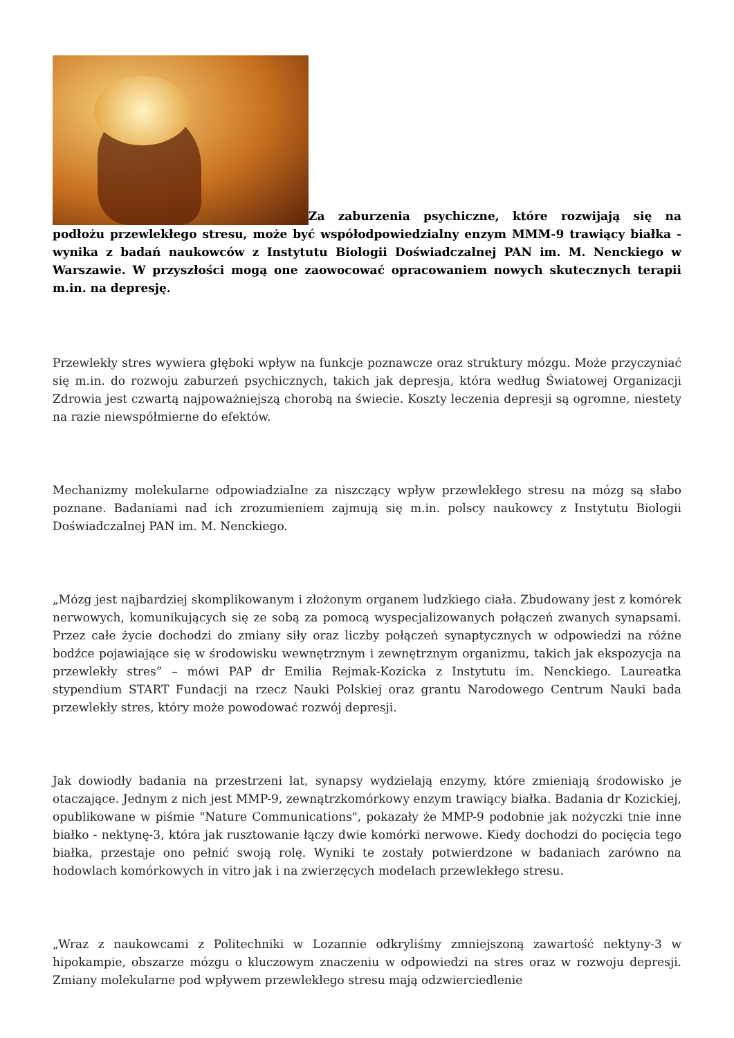Za zaburzenia psychiczne, które rozwijają się na podłożu przewlekłego stresu, może być współodpowiedzialny enzym MMM-9 trawiący białka - wynika z badań naukowców z Instytutu Biologii Doświadczalnej PAN im. M. Nenckiego w Warszawie. W przyszłości mogą one zaowocować opracowaniem nowych skutecznych terapii m.in. na depresję.
Przewlekły stres wywiera głęboki wpływ na funkcje poznawcze oraz struktury mózgu. Może przyczyniać się m.in. do rozwoju zaburzeń psychicznych, takich jak depresja, która według Światowej Organizacji Zdrowia jest czwartą najpoważniejszą chorobą na świecie. Koszty leczenia depresji są ogromne, niestety na razie niewspółmierne do efektów.
Mechanizmy molekularne odpowiadzialne za niszczący wpływ przewlekłego stresu na mózg są słabo poznane. Badaniami nad ich zrozumieniem zajmują się m.in. polscy naukowcy z Instytutu Biologii Doświadczalnej PAN im. M. Nenckiego.
„Mózg jest najbardziej skomplikowanym i złożonym organem ludzkiego ciała. Zbudowany jest z komórek nerwowych, komunikujących się ze sobą za pomocą wyspecjalizowanych połączeń zwanych synapsami. Przez całe życie dochodzi do zmiany siły oraz liczby połączeń synaptycznych w odpowiedzi na różne bodźce pojawiające się w środowisku wewnętrznym i zewnętrznym organizmu, takich jak ekspozycja na przewlekły stres” – mówi PAP dr Emilia Rejmak-Kozicka z Instytutu im. Nenckiego. Laureatka stypendium START Fundacji na rzecz Nauki Polskiej oraz grantu Narodowego Centrum Nauki bada przewlekły stres, który może powodować rozwój depresji.
Jak dowiodły badania na przestrzeni lat, synapsy wydzielają enzymy, które zmieniają środowisko je otaczające. Jednym z nich jest MMP-9, zewnątrzkomórkowy enzym trawiący białka. Badania dr Kozickiej, opublikowane w piśmie "Nature Communications", pokazały że MMP-9 podobnie jak nożyczki tnie inne białko - nektynę-3, która jak rusztowanie łączy dwie komórki nerwowe. Kiedy dochodzi do pocięcia tego białka, przestaje ono pełnić swoją rolę. Wyniki te zostały potwierdzone w badaniach zarówno na hodowlach komórkowych in vitro jak i na zwierzęcych modelach przewlekłego stresu.
„Wraz z naukowcami z Politechniki w Lozannie odkryliśmy zmniejszoną zawartość nektyny-3 w hipokampie, obszarze mózgu o kluczowym znaczeniu w odpowiedzi na stres oraz w rozwoju depresji. Zmiany molekularne pod wpływem przewlekłego stresu mają odzwierciedlenie